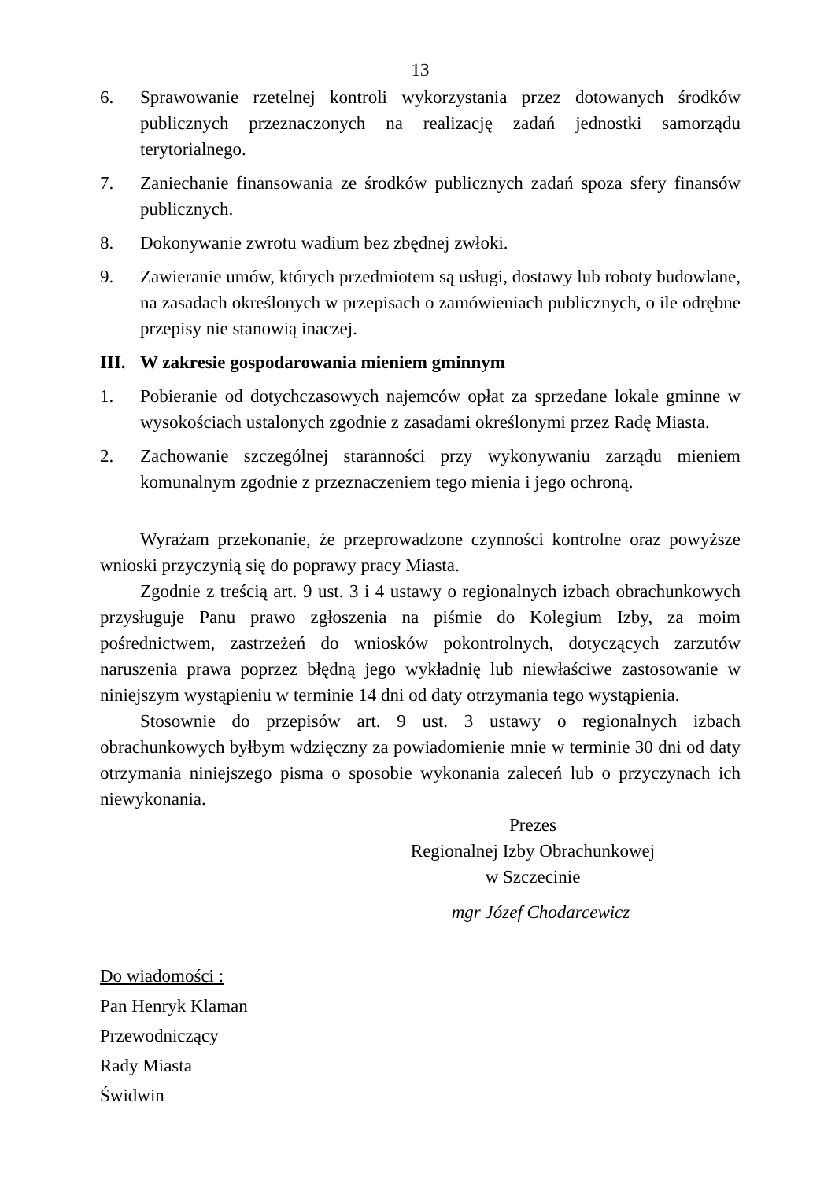13
6. Sprawowanie rzetelnej kontroli wykorzystania przez dotowanych środków publicznych przeznaczonych na realizację zadań jednostki samorządu terytorialnego.
7. Zaniechanie finansowania ze środków publicznych zadań spoza sfery finansów publicznych.
8. Dokonywanie zwrotu wadium bez zbędnej zwłoki.
9. Zawieranie umów, których przedmiotem są usługi, dostawy lub roboty budowlane, na zasadach określonych w przepisach o zamówieniach publicznych, o ile odrębne przepisy nie stanowią inaczej.
III. W zakresie gospodarowania mieniem gminnym
1. Pobieranie od dotychczasowych najemców opłat za sprzedane lokale gminne w wysokościach ustalonych zgodnie z zasadami określonymi przez Radę Miasta.
2. Zachowanie szczególnej staranności przy wykonywaniu zarządu mieniem komunalnym zgodnie z przeznaczeniem tego mienia i jego ochroną.
Wyrażam przekonanie, że przeprowadzone czynności kontrolne oraz powyższe wnioski przyczynią się do poprawy pracy Miasta.
Zgodnie z treścią art. 9 ust. 3 i 4 ustawy o regionalnych izbach obrachunkowych przysługuje Panu prawo zgłoszenia na piśmie do Kolegium Izby, za moim pośrednictwem, zastrzeżeń do wniosków pokontrolnych, dotyczących zarzutów naruszenia prawa poprzez błędną jego wykładnię lub niewłaściwe zastosowanie w niniejszym wystąpieniu w terminie 14 dni od daty otrzymania tego wystąpienia.
Stosownie do przepisów art. 9 ust. 3 ustawy o regionalnych izbach obrachunkowych byłbym wdzięczny za powiadomienie mnie w terminie 30 dni od daty otrzymania niniejszego pisma o sposobie wykonania zaleceń lub o przyczynach ich niewykonania.
Prezes
Regionalnej Izby Obrachunkowej
w Szczecinie
mgr Józef Chodarcewicz
Do wiadomości :
Pan Henryk Klaman
Przewodniczący
Rady Miasta
Świdwin